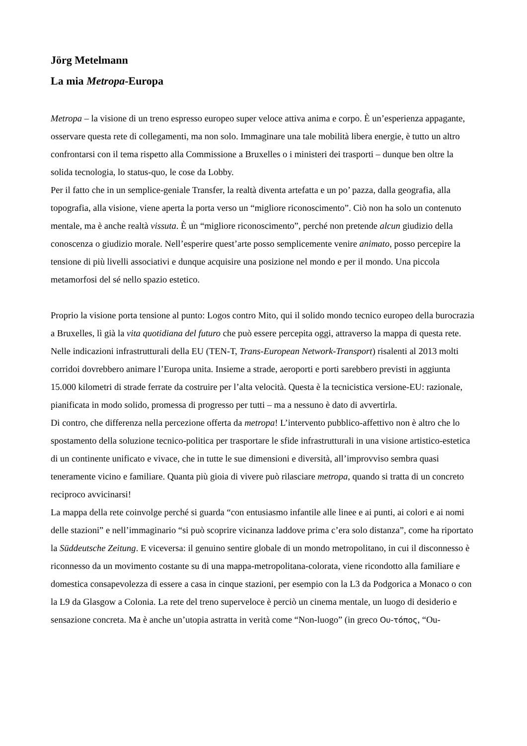Jörg Metelmann
La mia Metropa-Europa
Metropa – la visione di un treno espresso europeo super veloce attiva anima e corpo. È un’esperienza appagante, osservare questa rete di collegamenti, ma non solo. Immaginare una tale mobilità libera energie, è tutto un altro confrontarsi con il tema rispetto alla Commissione a Bruxelles o i ministeri dei trasporti – dunque ben oltre la solida tecnologia, lo status-quo, le cose da Lobby.
Per il fatto che in un semplice-geniale Transfer, la realtà diventa artefatta e un po’ pazza, dalla geografia, alla topografia, alla visione, viene aperta la porta verso un “migliore riconoscimento”. Ciò non ha solo un contenuto mentale, ma è anche realtà vissuta. È un “migliore riconoscimento”, perché non pretende alcun giudizio della conoscenza o giudizio morale. Nell’esperire quest’arte posso semplicemente venire animato, posso percepire la tensione di più livelli associativi e dunque acquisire una posizione nel mondo e per il mondo. Una piccola metamorfosi del sé nello spazio estetico.
Proprio la visione porta tensione al punto: Logos contro Mito, qui il solido mondo tecnico europeo della burocrazia a Bruxelles, lì già la vita quotidiana del futuro che può essere percepita oggi, attraverso la mappa di questa rete.
Nelle indicazioni infrastrutturali della EU (TEN-T, Trans-European Network-Transport) risalenti al 2013 molti corridoi dovrebbero animare l’Europa unita. Insieme a strade, aeroporti e porti sarebbero previsti in aggiunta 15.000 kilometri di strade ferrate da costruire per l’alta velocità. Questa è la tecnicistica versione-EU: razionale, pianificata in modo solido, promessa di progresso per tutti – ma a nessuno è dato di avvertirla.
Di contro, che differenza nella percezione offerta da metropa! L’intervento pubblico-affettivo non è altro che lo spostamento della soluzione tecnico-politica per trasportare le sfide infrastrutturali in una visione artistico-estetica di un continente unificato e vivace, che in tutte le sue dimensioni e diversità, all’improvviso sembra quasi teneramente vicino e familiare. Quanta più gioia di vivere può rilasciare metropa, quando si tratta di un concreto reciproco avvicinarsi!
La mappa della rete coinvolge perché si guarda “con entusiasmo infantile alle linee e ai punti, ai colori e ai nomi delle stazioni” e nell’immaginario “si può scoprire vicinanza laddove prima c’era solo distanza”, come ha riportato la Süddeutsche Zeitung. E viceversa: il genuino sentire globale di un mondo metropolitano, in cui il disconnesso è riconnesso da un movimento costante su di una mappa-metropolitana-colorata, viene ricondotto alla familiare e domestica consapevolezza di essere a casa in cinque stazioni, per esempio con la L3 da Podgorica a Monaco o con la L9 da Glasgow a Colonia. La rete del treno superveloce è perciò un cinema mentale, un luogo di desiderio e sensazione concreta. Ma è anche un’utopia astratta in verità come “Non-luogo” (in greco Ου-τόπος, “Ou-